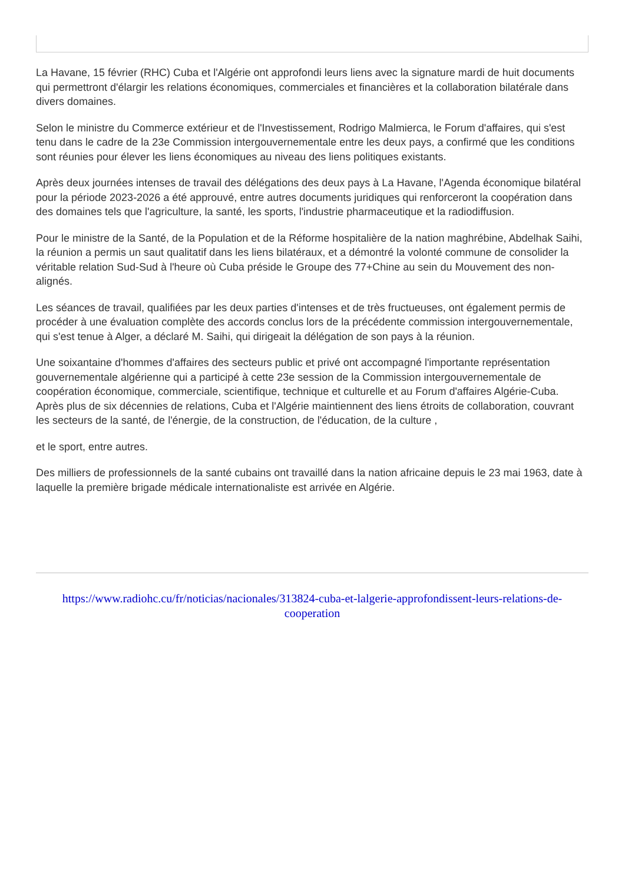La Havane, 15 février (RHC) Cuba et l'Algérie ont approfondi leurs liens avec la signature mardi de huit documents qui permettront d'élargir les relations économiques, commerciales et financières et la collaboration bilatérale dans divers domaines.
Selon le ministre du Commerce extérieur et de l'Investissement, Rodrigo Malmierca, le Forum d'affaires, qui s'est tenu dans le cadre de la 23e Commission intergouvernementale entre les deux pays, a confirmé que les conditions sont réunies pour élever les liens économiques au niveau des liens politiques existants.
Après deux journées intenses de travail des délégations des deux pays à La Havane, l'Agenda économique bilatéral pour la période 2023-2026 a été approuvé, entre autres documents juridiques qui renforceront la coopération dans des domaines tels que l'agriculture, la santé, les sports, l'industrie pharmaceutique et la radiodiffusion.
Pour le ministre de la Santé, de la Population et de la Réforme hospitalière de la nation maghrébine, Abdelhak Saihi, la réunion a permis un saut qualitatif dans les liens bilatéraux, et a démontré la volonté commune de consolider la véritable relation Sud-Sud à l'heure où Cuba préside le Groupe des 77+Chine au sein du Mouvement des non-alignés.
Les séances de travail, qualifiées par les deux parties d'intenses et de très fructueuses, ont également permis de procéder à une évaluation complète des accords conclus lors de la précédente commission intergouvernementale, qui s'est tenue à Alger, a déclaré M. Saihi, qui dirigeait la délégation de son pays à la réunion.
Une soixantaine d'hommes d'affaires des secteurs public et privé ont accompagné l'importante représentation gouvernementale algérienne qui a participé à cette 23e session de la Commission intergouvernementale de coopération économique, commerciale, scientifique, technique et culturelle et au Forum d'affaires Algérie-Cuba. Après plus de six décennies de relations, Cuba et l'Algérie maintiennent des liens étroits de collaboration, couvrant les secteurs de la santé, de l'énergie, de la construction, de l'éducation, de la culture ,
et le sport, entre autres.
Des milliers de professionnels de la santé cubains ont travaillé dans la nation africaine depuis le 23 mai 1963, date à laquelle la première brigade médicale internationaliste est arrivée en Algérie.
https://www.radiohc.cu/fr/noticias/nacionales/313824-cuba-et-lalgerie-approfondissent-leurs-relations-de-cooperation